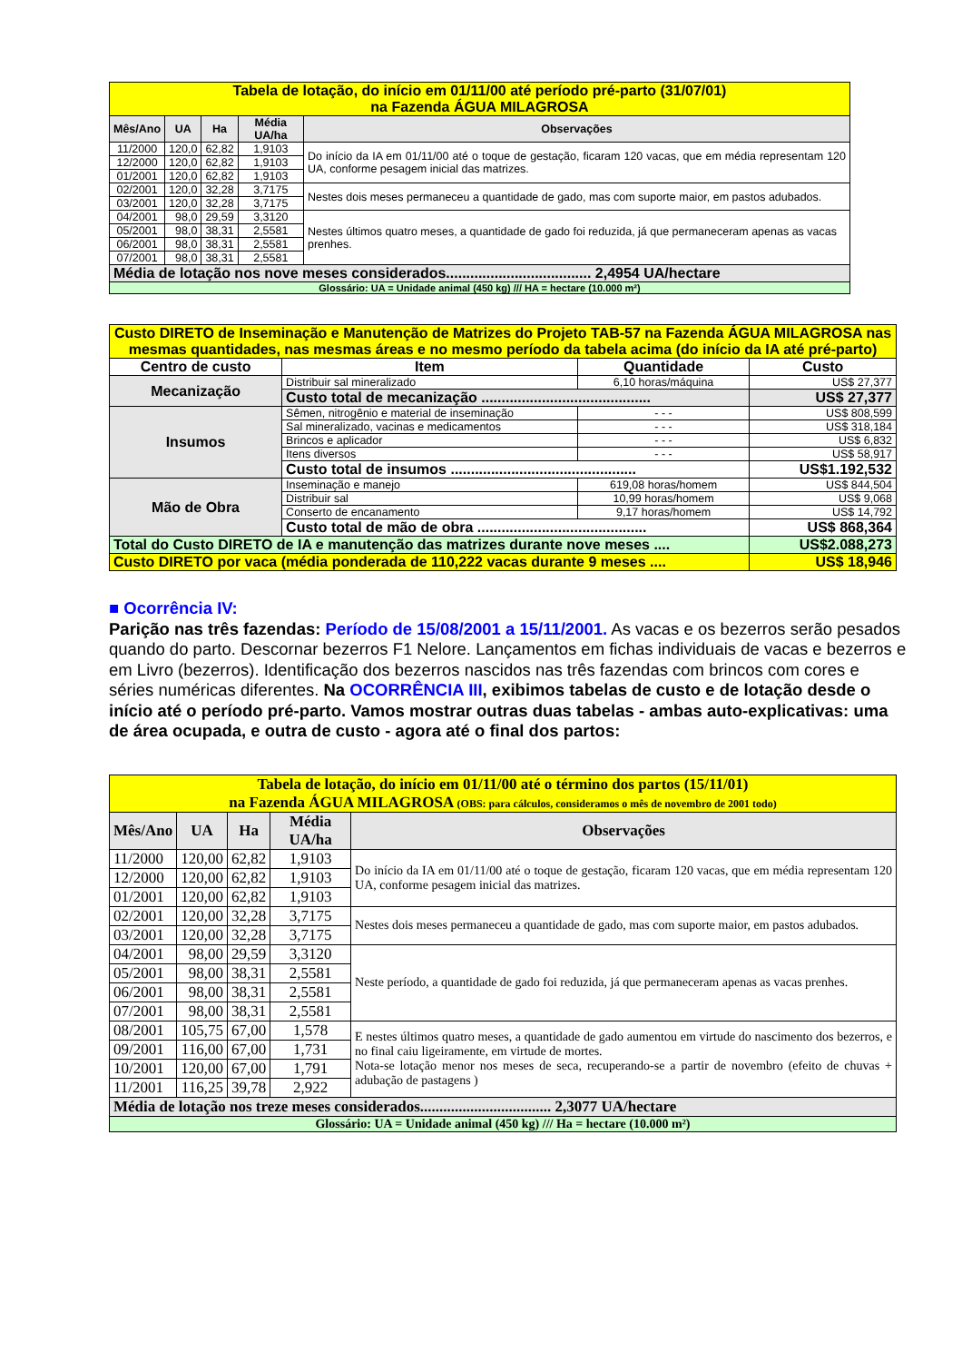| Tabela de lotação, do início em 01/11/00 até período pré-parto (31/07/01) na Fazenda ÁGUA MILAGROSA | | | | |
| Mês/Ano | UA | Ha | Média UA/ha | Observações |
| 11/2000 | 120,0 | 62,82 | 1,9103 | Do início da IA em 01/11/00 até o toque de gestação, ficaram 120 vacas, que em média representam 120 UA, conforme pesagem inicial das matrizes. |
| 12/2000 | 120,0 | 62,82 | 1,9103 | |
| 01/2001 | 120,0 | 62,82 | 1,9103 | |
| 02/2001 | 120,0 | 32,28 | 3,7175 | Nestes dois meses permaneceu a quantidade de gado, mas com suporte maior, em pastos adubados. |
| 03/2001 | 120,0 | 32,28 | 3,7175 | |
| 04/2001 | 98,0 | 29,59 | 3,3120 | Nestes últimos quatro meses, a quantidade de gado foi reduzida, já que permaneceram apenas as vacas prenhes. |
| 05/2001 | 98,0 | 38,31 | 2,5581 | |
| 06/2001 | 98,0 | 38,31 | 2,5581 | |
| 07/2001 | 98,0 | 38,31 | 2,5581 | |
| Média de lotação nos nove meses considerados.................................... 2,4954 UA/hectare | | | | |
| Glossário: UA = Unidade animal (450 kg) /// HA = hectare (10.000 m²) | | | | |
| Custo DIRETO de Inseminação e Manutenção de Matrizes do Projeto TAB-57 na Fazenda ÁGUA MILAGROSA nas mesmas quantidades, nas mesmas áreas e no mesmo período da tabela acima (do início da IA até pré-parto) | | | |
| Centro de custo | Item | Quantidade | Custo |
| Mecanização | Distribuir sal mineralizado | 6,10 horas/máquina | US$ 27,377 |
| | Custo total de mecanização .......................................... | | US$ 27,377 |
| Insumos | Sêmen, nitrogênio e material de inseminação | - - - | US$ 808,599 |
| | Sal mineralizado, vacinas e medicamentos | - - - | US$ 318,184 |
| | Brincos e aplicador | - - - | US$ 6,832 |
| | Itens diversos | - - - | US$ 58,917 |
| | Custo total de insumos .............................................. | | US$1.192,532 |
| Mão de Obra | Inseminação e manejo | 619,08 horas/homem | US$ 844,504 |
| | Distribuir sal | 10,99 horas/homem | US$ 9,068 |
| | Conserto de encanamento | 9,17 horas/homem | US$ 14,792 |
| | Custo total de mão de obra .......................................... | | US$ 868,364 |
| Total do Custo DIRETO de IA e manutenção das matrizes durante nove meses .... | | | US$2.088,273 |
| Custo DIRETO por vaca (média ponderada de 110,222 vacas durante 9 meses .... | | | US$ 18,946 |
■ Ocorrência IV:
Parição nas três fazendas: Período de 15/08/2001 a 15/11/2001. As vacas e os bezerros serão pesados quando do parto. Descornar bezerros F1 Nelore. Lançamentos em fichas individuais de vacas e bezerros e em Livro (bezerros). Identificação dos bezerros nascidos nas três fazendas com brincos com cores e séries numéricas diferentes. Na OCORRÊNCIA III, exibimos tabelas de custo e de lotação desde o início até o período pré-parto. Vamos mostrar outras duas tabelas - ambas auto-explicativas: uma de área ocupada, e outra de custo - agora até o final dos partos:
| Tabela de lotação, do início em 01/11/00 até o término dos partos (15/11/01) na Fazenda ÁGUA MILAGROSA (OBS: para cálculos, consideramos o mês de novembro de 2001 todo) | | | | |
| Mês/Ano | UA | Ha | Média UA/ha | Observações |
| 11/2000 | 120,00 | 62,82 | 1,9103 | Do início da IA em 01/11/00 até o toque de gestação, ficaram 120 vacas, que em média representam 120 UA, conforme pesagem inicial das matrizes. |
| 12/2000 | 120,00 | 62,82 | 1,9103 | |
| 01/2001 | 120,00 | 62,82 | 1,9103 | |
| 02/2001 | 120,00 | 32,28 | 3,7175 | Nestes dois meses permaneceu a quantidade de gado, mas com suporte maior, em pastos adubados. |
| 03/2001 | 120,00 | 32,28 | 3,7175 | |
| 04/2001 | 98,00 | 29,59 | 3,3120 | Neste período, a quantidade de gado foi reduzida, já que permaneceram apenas as vacas prenhes. |
| 05/2001 | 98,00 | 38,31 | 2,5581 | |
| 06/2001 | 98,00 | 38,31 | 2,5581 | |
| 07/2001 | 98,00 | 38,31 | 2,5581 | |
| 08/2001 | 105,75 | 67,00 | 1,578 | E nestes últimos quatro meses, a quantidade de gado aumentou em virtude do nascimento dos bezerros, e no final caiu ligeiramente, em virtude de mortes. Nota-se lotação menor nos meses de seca, recuperando-se a partir de novembro (efeito de chuvas + adubação de pastagens ) |
| 09/2001 | 116,00 | 67,00 | 1,731 | |
| 10/2001 | 120,00 | 67,00 | 1,791 | |
| 11/2001 | 116,25 | 39,78 | 2,922 | |
| Média de lotação nos treze meses considerados.................................. 2,3077 UA/hectare | | | | |
| Glossário: UA = Unidade animal (450 kg) /// Ha = hectare (10.000 m²) | | | | |